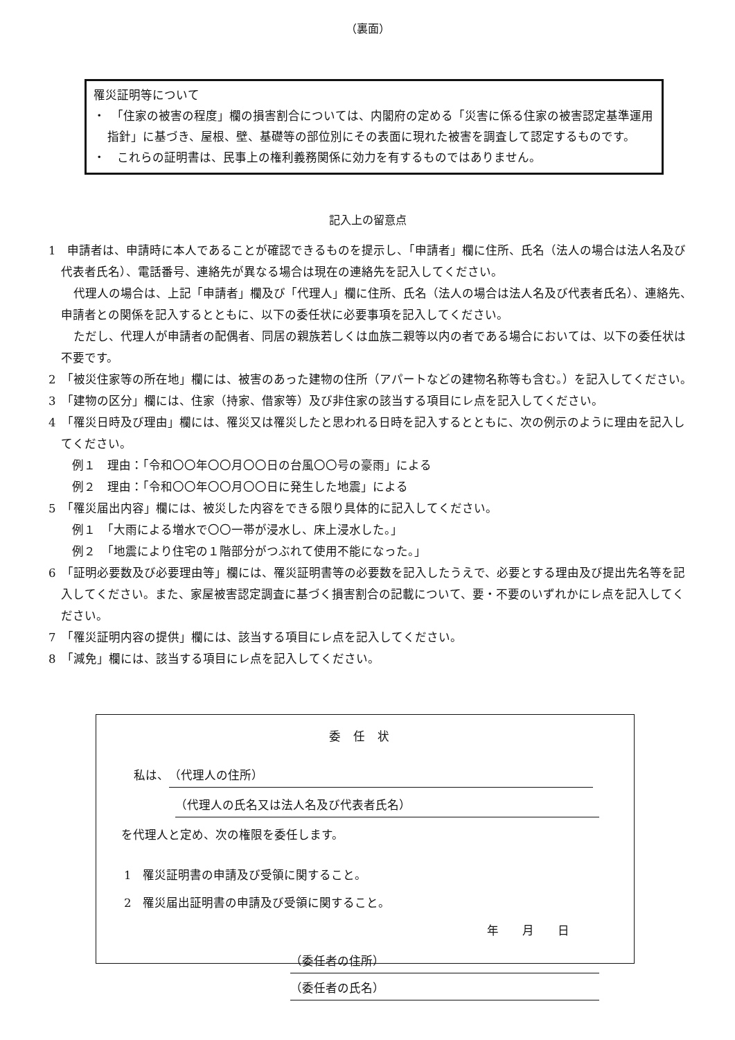（裏面）
罹災証明等について
・　「住家の被害の程度」欄の損害割合については、内閣府の定める「災害に係る住家の被害認定基準運用指針」に基づき、屋根、壁、基礎等の部位別にその表面に現れた被害を調査して認定するものです。
・　これらの証明書は、民事上の権利義務関係に効力を有するものではありません。
記入上の留意点
1　申請者は、申請時に本人であることが確認できるものを提示し、「申請者」欄に住所、氏名（法人の場合は法人名及び代表者氏名）、電話番号、連絡先が異なる場合は現在の連絡先を記入してください。
代理人の場合は、上記「申請者」欄及び「代理人」欄に住所、氏名（法人の場合は法人名及び代表者氏名）、連絡先、申請者との関係を記入するとともに、以下の委任状に必要事項を記入してください。
ただし、代理人が申請者の配偶者、同居の親族若しくは血族二親等以内の者である場合においては、以下の委任状は不要です。
2　「被災住家等の所在地」欄には、被害のあった建物の住所（アパートなどの建物名称等も含む。）を記入してください。
3　「建物の区分」欄には、住家（持家、借家等）及び非住家の該当する項目にレ点を記入してください。
4　「罹災日時及び理由」欄には、罹災又は罹災したと思われる日時を記入するとともに、次の例示のように理由を記入してください。
例１　理由：「令和〇〇年〇〇月〇〇日の台風〇〇号の豪雨」による
例２　理由：「令和〇〇年〇〇月〇〇日に発生した地震」による
5　「罹災届出内容」欄には、被災した内容をできる限り具体的に記入してください。
例１　「大雨による増水で〇〇一帯が浸水し、床上浸水した。」
例２　「地震により住宅の１階部分がつぶれて使用不能になった。」
6　「証明必要数及び必要理由等」欄には、罹災証明書等の必要数を記入したうえで、必要とする理由及び提出先名等を記入してください。また、家屋被害認定調査に基づく損害割合の記載について、要・不要のいずれかにレ点を記入してください。
7　「罹災証明内容の提供」欄には、該当する項目にレ点を記入してください。
8　「減免」欄には、該当する項目にレ点を記入してください。
委任状
私は、 （代理人の住所）
（代理人の氏名又は法人名及び代表者氏名）
を代理人と定め、次の権限を委任します。
1　罹災証明書の申請及び受領に関すること。
2　罹災届出証明書の申請及び受領に関すること。
年　　月　　日
（委任者の住所）
（委任者の氏名）